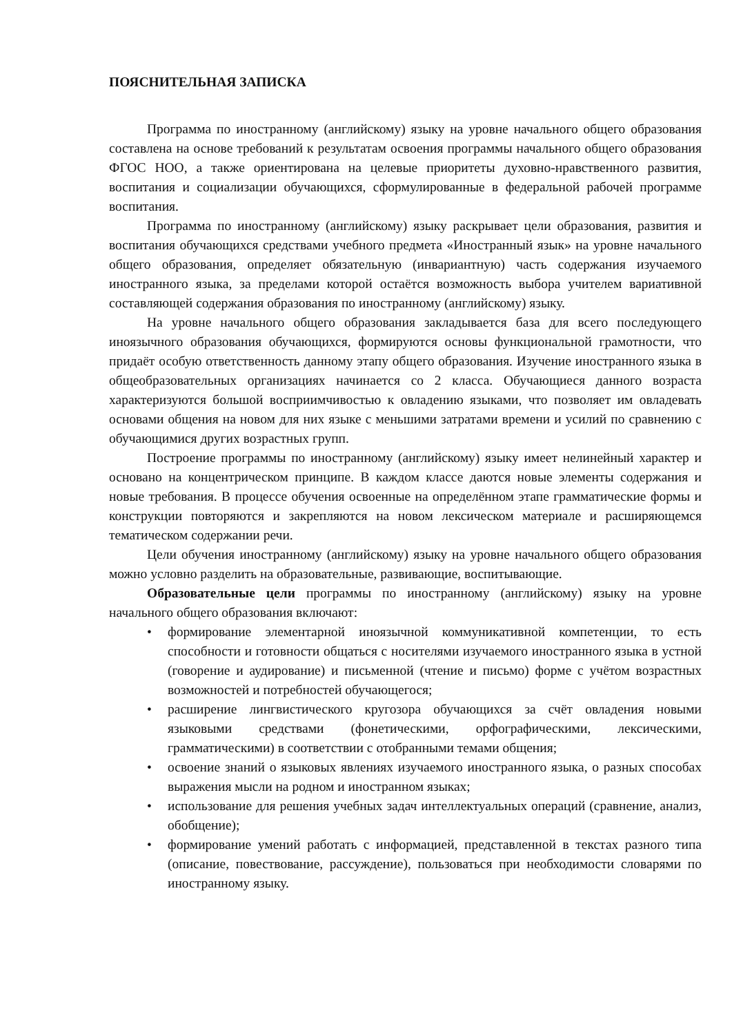ПОЯСНИТЕЛЬНАЯ ЗАПИСКА
Программа по иностранному (английскому) языку на уровне начального общего образования составлена на основе требований к результатам освоения программы начального общего образования ФГОС НОО, а также ориентирована на целевые приоритеты духовно-нравственного развития, воспитания и социализации обучающихся, сформулированные в федеральной рабочей программе воспитания.
Программа по иностранному (английскому) языку раскрывает цели образования, развития и воспитания обучающихся средствами учебного предмета «Иностранный язык» на уровне начального общего образования, определяет обязательную (инвариантную) часть содержания изучаемого иностранного языка, за пределами которой остаётся возможность выбора учителем вариативной составляющей содержания образования по иностранному (английскому) языку.
На уровне начального общего образования закладывается база для всего последующего иноязычного образования обучающихся, формируются основы функциональной грамотности, что придаёт особую ответственность данному этапу общего образования. Изучение иностранного языка в общеобразовательных организациях начинается со 2 класса. Обучающиеся данного возраста характеризуются большой восприимчивостью к овладению языками, что позволяет им овладевать основами общения на новом для них языке с меньшими затратами времени и усилий по сравнению с обучающимися других возрастных групп.
Построение программы по иностранному (английскому) языку имеет нелинейный характер и основано на концентрическом принципе. В каждом классе даются новые элементы содержания и новые требования. В процессе обучения освоенные на определённом этапе грамматические формы и конструкции повторяются и закрепляются на новом лексическом материале и расширяющемся тематическом содержании речи.
Цели обучения иностранному (английскому) языку на уровне начального общего образования можно условно разделить на образовательные, развивающие, воспитывающие.
Образовательные цели программы по иностранному (английскому) языку на уровне начального общего образования включают:
• формирование элементарной иноязычной коммуникативной компетенции, то есть способности и готовности общаться с носителями изучаемого иностранного языка в устной (говорение и аудирование) и письменной (чтение и письмо) форме с учётом возрастных возможностей и потребностей обучающегося;
• расширение лингвистического кругозора обучающихся за счёт овладения новыми языковыми средствами (фонетическими, орфографическими, лексическими, грамматическими) в соответствии с отобранными темами общения;
• освоение знаний о языковых явлениях изучаемого иностранного языка, о разных способах выражения мысли на родном и иностранном языках;
• использование для решения учебных задач интеллектуальных операций (сравнение, анализ, обобщение);
• формирование умений работать с информацией, представленной в текстах разного типа (описание, повествование, рассуждение), пользоваться при необходимости словарями по иностранному языку.